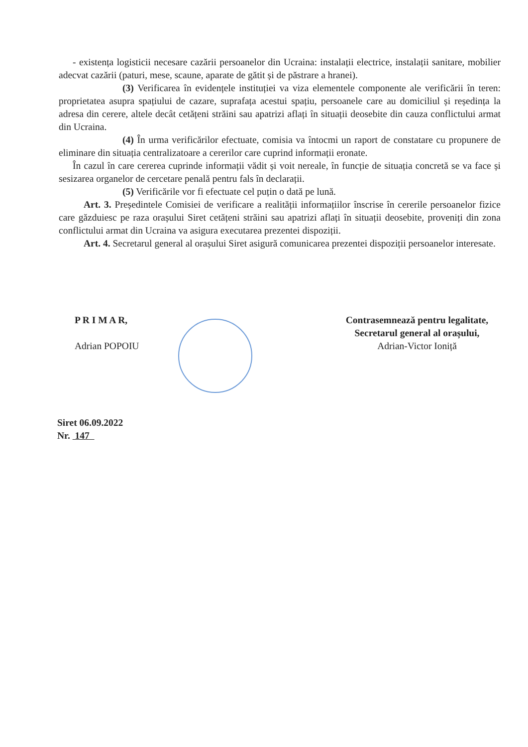- existența logisticii necesare cazării persoanelor din Ucraina: instalații electrice, instalații sanitare, mobilier adecvat cazării (paturi, mese, scaune, aparate de gătit și de păstrare a hranei).
(3) Verificarea în evidențele instituției va viza elementele componente ale verificării în teren: proprietatea asupra spațiului de cazare, suprafața acestui spațiu, persoanele care au domiciliul și reședința la adresa din cerere, altele decât cetățeni străini sau apatrizi aflați în situații deosebite din cauza conflictului armat din Ucraina.
(4) În urma verificărilor efectuate, comisia va întocmi un raport de constatare cu propunere de eliminare din situația centralizatoare a cererilor care cuprind informații eronate.
În cazul în care cererea cuprinde informații vădit și voit nereale, în funcție de situația concretă se va face și sesizarea organelor de cercetare penală pentru fals în declarații.
(5) Verificările vor fi efectuate cel puțin o dată pe lună.
Art. 3. Președintele Comisiei de verificare a realității informațiilor înscrise în cererile persoanelor fizice care găzduiesc pe raza orașului Siret cetățeni străini sau apatrizi aflați în situații deosebite, proveniți din zona conflictului armat din Ucraina va asigura executarea prezentei dispoziții.
Art. 4. Secretarul general al orașului Siret asigură comunicarea prezentei dispoziții persoanelor interesate.
P R I M A R,
Adrian POPOIU
Contrasemnează pentru legalitate,
Secretarul general al orașului,
Adrian-Victor Ioniță
Siret 06.09.2022
Nr. 147